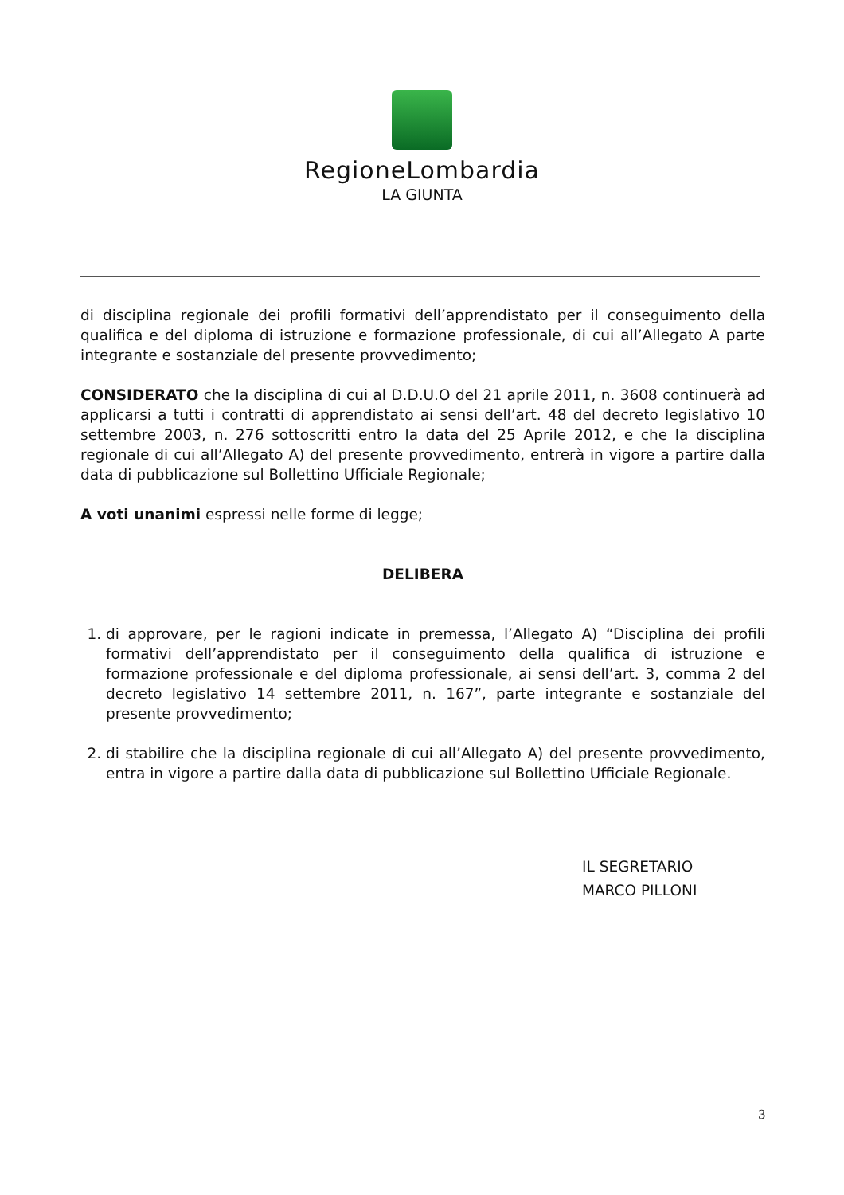RegioneLombardia
LA GIUNTA
di disciplina regionale dei profili formativi dell’apprendistato per il conseguimento della qualifica e del diploma di istruzione e formazione professionale, di cui all’Allegato A parte integrante e sostanziale del presente provvedimento;
CONSIDERATO che la disciplina di cui al D.D.U.O del 21 aprile 2011, n. 3608 continuerà ad applicarsi a tutti i contratti di apprendistato ai sensi dell’art. 48 del decreto legislativo 10 settembre 2003, n. 276 sottoscritti entro la data del 25 Aprile 2012, e che la disciplina regionale di cui all’Allegato A) del presente provvedimento, entrerà in vigore a partire dalla data di pubblicazione sul Bollettino Ufficiale Regionale;
A voti unanimi espressi nelle forme di legge;
DELIBERA
1. di approvare, per le ragioni indicate in premessa, l’Allegato A) “Disciplina dei profili formativi dell’apprendistato per il conseguimento della qualifica di istruzione e formazione professionale e del diploma professionale, ai sensi dell’art. 3, comma 2 del decreto legislativo 14 settembre 2011, n. 167”, parte integrante e sostanziale del presente provvedimento;
2. di stabilire che la disciplina regionale di cui all’Allegato A) del presente provvedimento, entra in vigore a partire dalla data di pubblicazione sul Bollettino Ufficiale Regionale.
IL SEGRETARIO
MARCO PILLONI
3